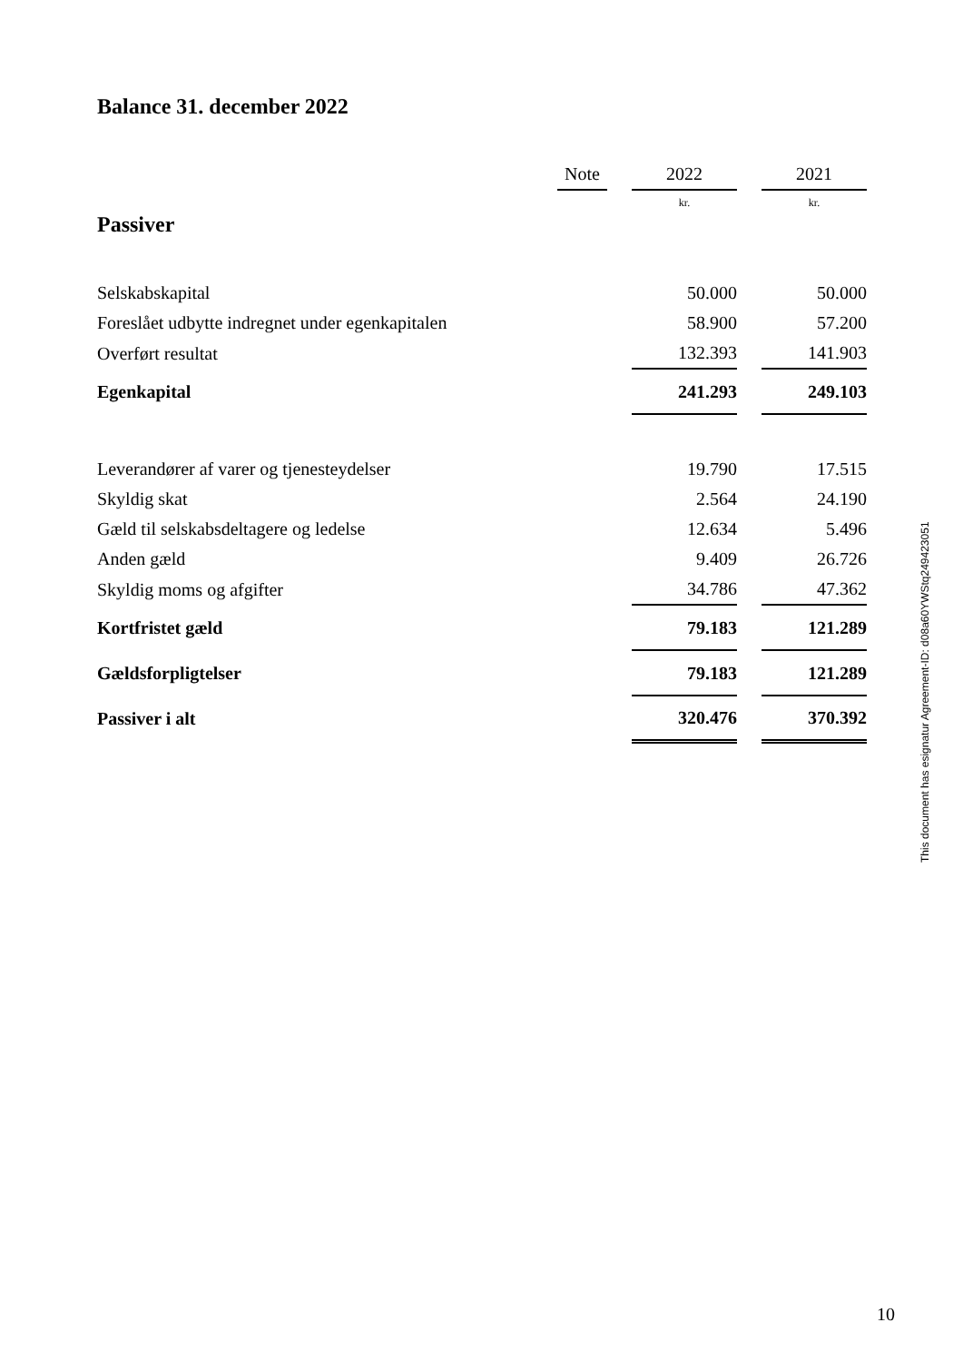Balance 31. december 2022
| | Note | | 2022 | | 2021 |
| --- | --- | --- | --- | --- | --- |
| | | | kr. | | kr. |
| Passiver | | | | | |
| Selskabskapital | | | 50.000 | | 50.000 |
| Foreslået udbytte indregnet under egenkapitalen | | | 58.900 | | 57.200 |
| Overført resultat | | | 132.393 | | 141.903 |
| Egenkapital | | | 241.293 | | 249.103 |
| Leverandører af varer og tjenesteydelser | | | 19.790 | | 17.515 |
| Skyldig skat | | | 2.564 | | 24.190 |
| Gæld til selskabsdeltagere og ledelse | | | 12.634 | | 5.496 |
| Anden gæld | | | 9.409 | | 26.726 |
| Skyldig moms og afgifter | | | 34.786 | | 47.362 |
| Kortfristet gæld | | | 79.183 | | 121.289 |
| Gældsforpligtelser | | | 79.183 | | 121.289 |
| Passiver i alt | | | 320.476 | | 370.392 |
This document has esignatur Agreement-ID: d08a60YWStq249423051
10